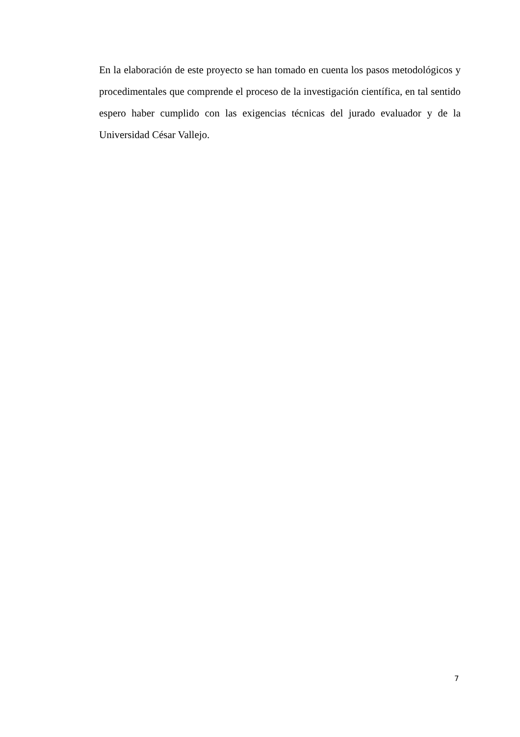En la elaboración de este proyecto se han tomado en cuenta los pasos metodológicos y procedimentales que comprende el proceso de la investigación científica, en tal sentido espero haber cumplido con las exigencias técnicas del jurado evaluador y de la Universidad César Vallejo.
7